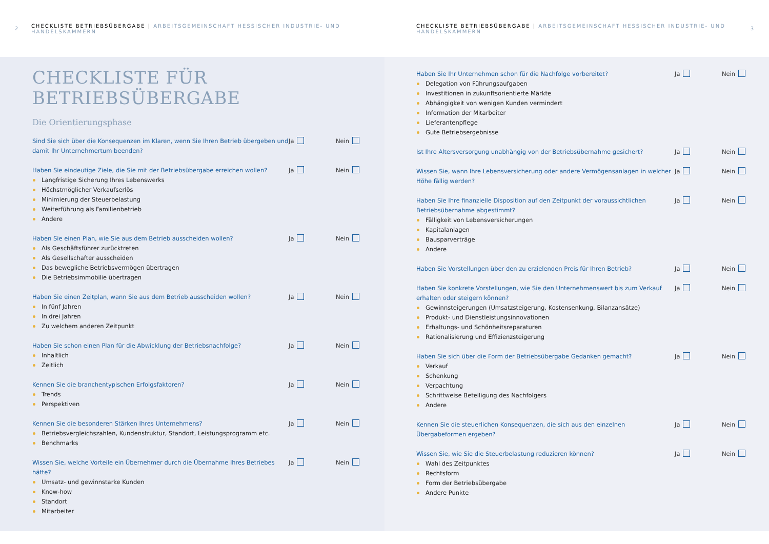2 CHECKLISTE BETRIEBSÜBERGABE | ARBEITSGEMEINSCHAFT HESSISCHER INDUSTRIE- UND HANDELSKAMMERN CHECKLISTE BETRIEBSÜBERGABE | ARBEITSGEMEINSCHAFT HESSISCHER INDUSTRIE- UND HANDELSKAMMERN 3
CHECKLISTE FÜR BETRIEBSÜBERGABE
Die Orientierungsphase
Sind Sie sich über die Konsequenzen im Klaren, wenn Sie Ihren Betrieb übergeben und damit Ihr Unternehmertum beenden?
Ja Nein
Haben Sie eindeutige Ziele, die Sie mit der Betriebsübergabe erreichen wollen?
Langfristige Sicherung Ihres Lebenswerks
Höchstmöglicher Verkaufserlös
Minimierung der Steuerbelastung
Weiterführung als Familienbetrieb
Andere
Ja Nein
Haben Sie einen Plan, wie Sie aus dem Betrieb ausscheiden wollen?
Als Geschäftsführer zurücktreten
Als Gesellschafter ausscheiden
Das bewegliche Betriebsvermögen übertragen
Die Betriebsimmobilie übertragen
Ja Nein
Haben Sie einen Zeitplan, wann Sie aus dem Betrieb ausscheiden wollen?
In fünf Jahren
In drei Jahren
Zu welchem anderen Zeitpunkt
Ja Nein
Haben Sie schon einen Plan für die Abwicklung der Betriebsnachfolge?
Inhaltlich
Zeitlich
Ja Nein
Kennen Sie die branchentypischen Erfolgsfaktoren?
Trends
Perspektiven
Ja Nein
Kennen Sie die besonderen Stärken Ihres Unternehmens?
Betriebsvergleichszahlen, Kundenstruktur, Standort, Leistungsprogramm etc.
Benchmarks
Ja Nein
Wissen Sie, welche Vorteile ein Übernehmer durch die Übernahme Ihres Betriebes hätte?
Umsatz- und gewinnstarke Kunden
Know-how
Standort
Mitarbeiter
Ja Nein
Haben Sie Ihr Unternehmen schon für die Nachfolge vorbereitet?
Delegation von Führungsaufgaben
Investitionen in zukunftsorientierte Märkte
Abhängigkeit von wenigen Kunden vermindert
Information der Mitarbeiter
Lieferantenpflege
Gute Betriebsergebnisse
Ja Nein
Ist Ihre Altersversorgung unabhängig von der Betriebsübernahme gesichert? Ja Nein
Wissen Sie, wann Ihre Lebensversicherung oder andere Vermögensanlagen in welcher Höhe fällig werden?
Ja Nein
Haben Sie Ihre finanzielle Disposition auf den Zeitpunkt der voraussichtlichen Betriebsübernahme abgestimmt?
Fälligkeit von Lebensversicherungen
Kapitalanlagen
Bausparverträge
Andere
Ja Nein
Haben Sie Vorstellungen über den zu erzielenden Preis für Ihren Betrieb? Ja Nein
Haben Sie konkrete Vorstellungen, wie Sie den Unternehmenswert bis zum Verkauf erhalten oder steigern können?
Gewinnsteigerungen (Umsatzsteigerung, Kostensenkung, Bilanzansätze)
Produkt- und Dienstleistungsinnovationen
Erhaltungs- und Schönheitsreparaturen
Rationalisierung und Effizienzsteigerung
Ja Nein
Haben Sie sich über die Form der Betriebsübergabe Gedanken gemacht?
Verkauf
Schenkung
Verpachtung
Schrittweise Beteiligung des Nachfolgers
Andere
Ja Nein
Kennen Sie die steuerlichen Konsequenzen, die sich aus den einzelnen Übergabeformen ergeben?
Ja Nein
Wissen Sie, wie Sie die Steuerbelastung reduzieren können?
Wahl des Zeitpunktes
Rechtsform
Form der Betriebsübergabe
Andere Punkte
Ja Nein